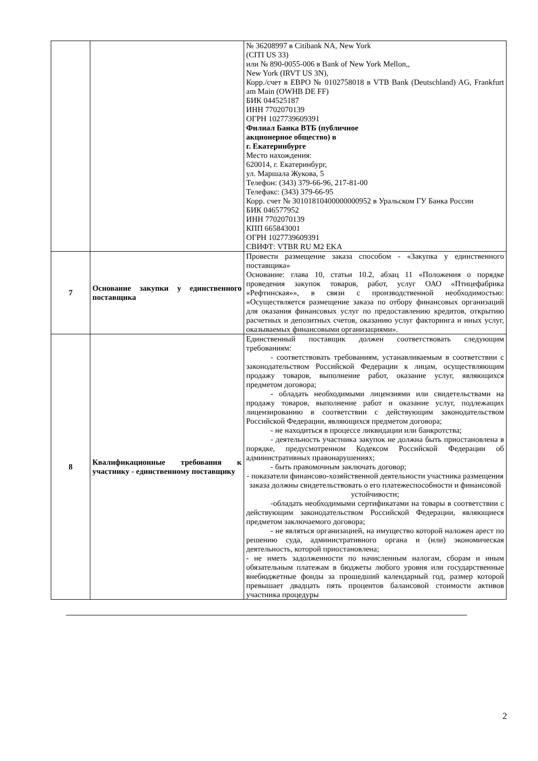| | | № 36208997 в Citibank NA, New York (CITI US 33) или № 890-0055-006 в Bank of New York Mellon,, New York (IRVT US 3N), Корр./счет в ЕВРО № 0102758018 в VTB Bank (Deutschland) AG, Frankfurt am Main (OWHB DE FF) БИК 044525187 ИНН 7702070139 ОГРН 1027739609391 Филиал Банка ВТБ (публичное акционерное общество) в г. Екатеринбурге Место нахождения: 620014, г. Екатеринбург, ул. Маршала Жукова, 5 Телефон: (343) 379-66-96, 217-81-00 Телефакс: (343) 379-66-95 Корр. счет № 30101810400000000952 в Уральском ГУ Банка России БИК 046577952 ИНН 7702070139 КПП 665843001 ОГРН 1027739609391 СВИФТ: VTBR RU M2 EKA |
| 7 | Основание закупки у единственного поставщика | Провести размещение заказа способом - «Закупка у единственного поставщика» Основание: глава 10, статьи 10.2, абзац 11 «Положения о порядке проведения закупок товаров, работ, услуг ОАО «Птицефабрика «Рефтинская»», в связи с производственной необходимостью: «Осуществляется размещение заказа по отбору финансовых организаций для оказания финансовых услуг по предоставлению кредитов, открытию расчетных и депозитных счетов, оказанию услуг факторинга и иных услуг, оказываемых финансовыми организациями». |
| 8 | Квалификационные требования к участнику - единственному поставщику | Единственный поставщик должен соответствовать следующим требованиям: - соответствовать требованиям, устанавливаемым в соответствии с законодательством Российской Федерации к лицам, осуществляющим продажу товаров, выполнение работ, оказание услуг, являющихся предметом договора; - обладать необходимыми лицензиями или свидетельствами на продажу товаров, выполнение работ и оказание услуг, подлежащих лицензированию в соответствии с действующим законодательством Российской Федерации, являющихся предметом договора; - не находиться в процессе ликвидации или банкротства; - деятельность участника закупок не должна быть приостановлена в порядке, предусмотренном Кодексом Российской Федерации об административных правонарушениях; - быть правомочным заключать договор; - показатели финансово-хозяйственной деятельности участника размещения заказа должны свидетельствовать о его платежеспособности и финансовой устойчивости; -обладать необходимыми сертификатами на товары в соответствии с действующим законодательством Российской Федерации, являющиеся предметом заключаемого договора; - не являться организацией, на имущество которой наложен арест по решению суда, административного органа и (или) экономическая деятельность, которой приостановлена; - не иметь задолженности по начисленным налогам, сборам и иным обязательным платежам в бюджеты любого уровня или государственные внебюджетные фонды за прошедший календарный год, размер которой превышает двадцать пять процентов балансовой стоимости активов участника процедуры |
2